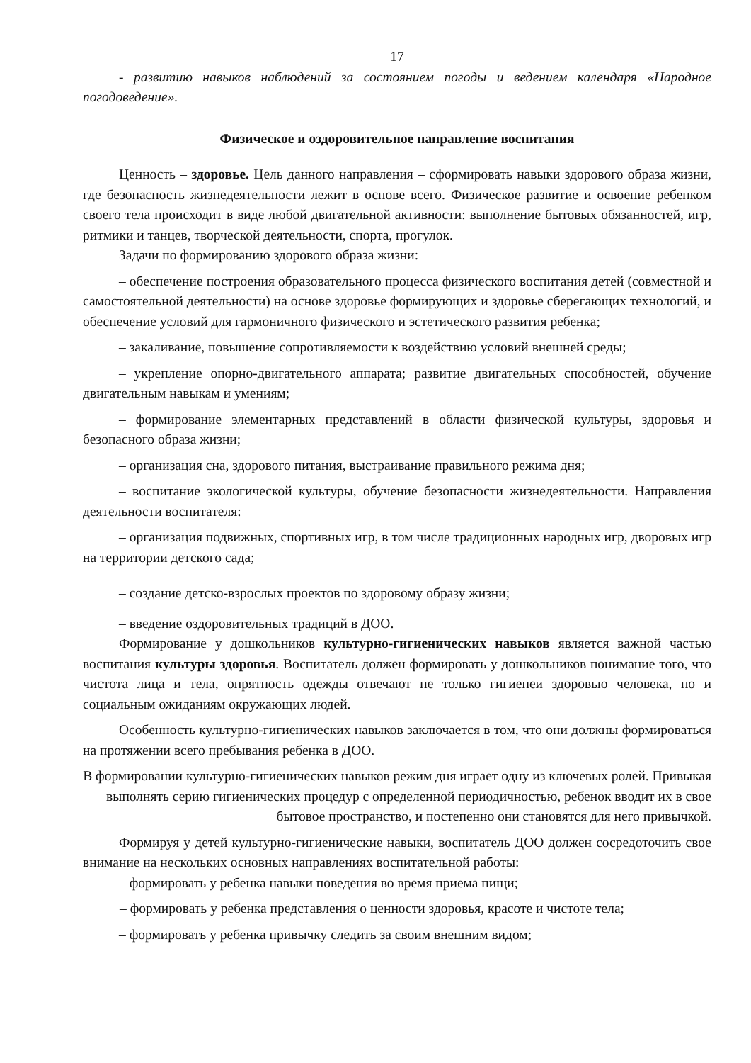17
- развитию навыков наблюдений за состоянием погоды и ведением календаря «Народное погодоведение».
Физическое и оздоровительное направление воспитания
Ценность – здоровье. Цель данного направления – сформировать навыки здорового образа жизни, где безопасность жизнедеятельности лежит в основе всего. Физическое развитие и освоение ребенком своего тела происходит в виде любой двигательной активности: выполнение бытовых обязанностей, игр, ритмики и танцев, творческой деятельности, спорта, прогулок.
Задачи по формированию здорового образа жизни:
– обеспечение построения образовательного процесса физического воспитания детей (совместной и самостоятельной деятельности) на основе здоровье формирующих и здоровье сберегающих технологий, и обеспечение условий для гармоничного физического и эстетического развития ребенка;
– закаливание, повышение сопротивляемости к воздействию условий внешней среды;
– укрепление опорно-двигательного аппарата; развитие двигательных способностей, обучение двигательным навыкам и умениям;
– формирование элементарных представлений в области физической культуры, здоровья и безопасного образа жизни;
– организация сна, здорового питания, выстраивание правильного режима дня;
– воспитание экологической культуры, обучение безопасности жизнедеятельности. Направления деятельности воспитателя:
– организация подвижных, спортивных игр, в том числе традиционных народных игр, дворовых игр на территории детского сада;
– создание детско-взрослых проектов по здоровому образу жизни;
– введение оздоровительных традиций в ДОО.
Формирование у дошкольников культурно-гигиенических навыков является важной частью воспитания культуры здоровья. Воспитатель должен формировать у дошкольников понимание того, что чистота лица и тела, опрятность одежды отвечают не только гигиенеи здоровью человека, но и социальным ожиданиям окружающих людей.
Особенность культурно-гигиенических навыков заключается в том, что они должны формироваться на протяжении всего пребывания ребенка в ДОО.
В формировании культурно-гигиенических навыков режим дня играет одну из ключевых ролей. Привыкая выполнять серию гигиенических процедур с определенной периодичностью, ребенок вводит их в свое бытовое пространство, и постепенно они становятся для него привычкой.
Формируя у детей культурно-гигиенические навыки, воспитатель ДОО должен сосредоточить свое внимание на нескольких основных направлениях воспитательной работы:
– формировать у ребенка навыки поведения во время приема пищи;
– формировать у ребенка представления о ценности здоровья, красоте и чистоте тела;
– формировать у ребенка привычку следить за своим внешним видом;